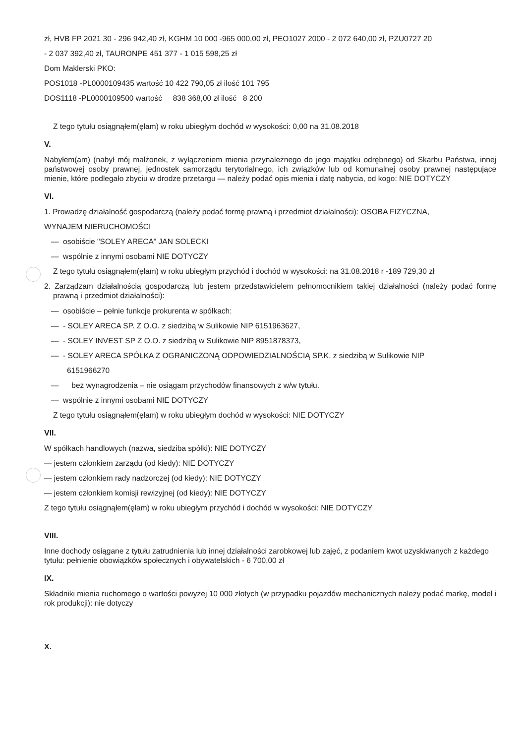zł, HVB FP 2021 30 - 296 942,40 zł, KGHM 10 000 -965 000,00 zł, PEO1027 2000 - 2 072 640,00 zł, PZU0727 20
- 2 037 392,40 zł, TAURONPE 451 377 - 1 015 598,25 zł
Dom Maklerski PKO:
POS1018 -PL0000109435 wartość 10 422 790,05 zł ilość 101 795
DOS1118 -PL0000109500 wartość 838 368,00 zł ilość 8 200
Z tego tytułu osiągnąłem(ęłam) w roku ubiegłym dochód w wysokości: 0,00 na 31.08.2018
V.
Nabyłem(am) (nabył mój małżonek, z wyłączeniem mienia przynależnego do jego majątku odrębnego) od Skarbu Państwa, innej państwowej osoby prawnej, jednostek samorządu terytorialnego, ich związków lub od komunalnej osoby prawnej następujące mienie, które podlegało zbyciu w drodze przetargu — należy podać opis mienia i datę nabycia, od kogo: NIE DOTYCZY
VI.
1. Prowadzę działalność gospodarczą (należy podać formę prawną i przedmiot działalności): OSOBA FIZYCZNA,
WYNAJEM NIERUCHOMOŚCI
— osobiście "SOLEY ARECA" JAN SOLECKI
— wspólnie z innymi osobami NIE DOTYCZY
Z tego tytułu osiągnąłem(ęłam) w roku ubiegłym przychód i dochód w wysokości: na 31.08.2018 r -189 729,30 zł
2. Zarządzam działalnością gospodarczą lub jestem przedstawicielem pełnomocnikiem takiej działalności (należy podać formę prawną i przedmiot działalności):
— osobiście – pełnie funkcje prokurenta w spółkach:
— - SOLEY ARECA SP. Z O.O. z siedzibą w Sulikowie NIP 6151963627,
— - SOLEY INVEST SP Z O.O. z siedzibą w Sulikowie NIP 8951878373,
— - SOLEY ARECA SPÓŁKA Z OGRANICZONĄ ODPOWIEDZIALNOŚCIĄ SP.K. z siedzibą w Sulikowie NIP
6151966270
— bez wynagrodzenia – nie osiągam przychodów finansowych z w/w tytułu.
— wspólnie z innymi osobami NIE DOTYCZY
Z tego tytułu osiągnąłem(ęłam) w roku ubiegłym dochód w wysokości: NIE DOTYCZY
VII.
W spółkach handlowych (nazwa, siedziba spółki): NIE DOTYCZY
— jestem członkiem zarządu (od kiedy): NIE DOTYCZY
— jestem członkiem rady nadzorczej (od kiedy): NIE DOTYCZY
— jestem członkiem komisji rewizyjnej (od kiedy): NIE DOTYCZY
Z tego tytułu osiągnąłem(ęłam) w roku ubiegłym przychód i dochód w wysokości: NIE DOTYCZY
VIII.
Inne dochody osiągane z tytułu zatrudnienia lub innej działalności zarobkowej lub zajęć, z podaniem kwot uzyskiwanych z każdego tytułu: pełnienie obowiązków społecznych i obywatelskich - 6 700,00 zł
IX.
Składniki mienia ruchomego o wartości powyżej 10 000 złotych (w przypadku pojazdów mechanicznych należy podać markę, model i rok produkcji): nie dotyczy
X.